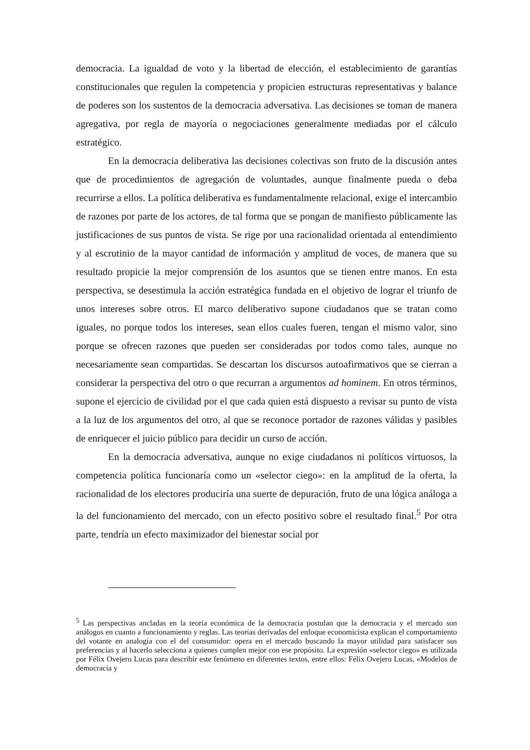democracia. La igualdad de voto y la libertad de elección, el establecimiento de garantías constitucionales que regulen la competencia y propicien estructuras representativas y balance de poderes son los sustentos de la democracia adversativa. Las decisiones se toman de manera agregativa, por regla de mayoría o negociaciones generalmente mediadas por el cálculo estratégico.
En la democracia deliberativa las decisiones colectivas son fruto de la discusión antes que de procedimientos de agregación de voluntades, aunque finalmente pueda o deba recurrirse a ellos. La política deliberativa es fundamentalmente relacional, exige el intercambio de razones por parte de los actores, de tal forma que se pongan de manifiesto públicamente las justificaciones de sus puntos de vista. Se rige por una racionalidad orientada al entendimiento y al escrutinio de la mayor cantidad de información y amplitud de voces, de manera que su resultado propicie la mejor comprensión de los asuntos que se tienen entre manos. En esta perspectiva, se desestimula la acción estratégica fundada en el objetivo de lograr el triunfo de unos intereses sobre otros. El marco deliberativo supone ciudadanos que se tratan como iguales, no porque todos los intereses, sean ellos cuales fueren, tengan el mismo valor, sino porque se ofrecen razones que pueden ser consideradas por todos como tales, aunque no necesariamente sean compartidas. Se descartan los discursos autoafirmativos que se cierran a considerar la perspectiva del otro o que recurran a argumentos ad hominem. En otros términos, supone el ejercicio de civilidad por el que cada quien está dispuesto a revisar su punto de vista a la luz de los argumentos del otro, al que se reconoce portador de razones válidas y pasibles de enriquecer el juicio público para decidir un curso de acción.
En la democracia adversativa, aunque no exige ciudadanos ni políticos virtuosos, la competencia política funcionaría como un «selector ciego»: en la amplitud de la oferta, la racionalidad de los electores produciría una suerte de depuración, fruto de una lógica análoga a la del funcionamiento del mercado, con un efecto positivo sobre el resultado final.<sup>5</sup> Por otra parte, tendría un efecto maximizador del bienestar social por
<sup>5</sup> Las perspectivas ancladas en la teoría económica de la democracia postulan que la democracia y el mercado son análogos en cuanto a funcionamiento y reglas. Las teorías derivadas del enfoque economicista explican el comportamiento del votante en analogía con el del consumidor: opera en el mercado buscando la mayor utilidad para satisfacer sus preferencias y al hacerlo selecciona a quienes cumplen mejor con ese propósito. La expresión «selector ciego» es utilizada por Félix Ovejero Lucas para describir este fenómeno en diferentes textos, entre ellos: Félix Ovejero Lucas, «Modelos de democracia y